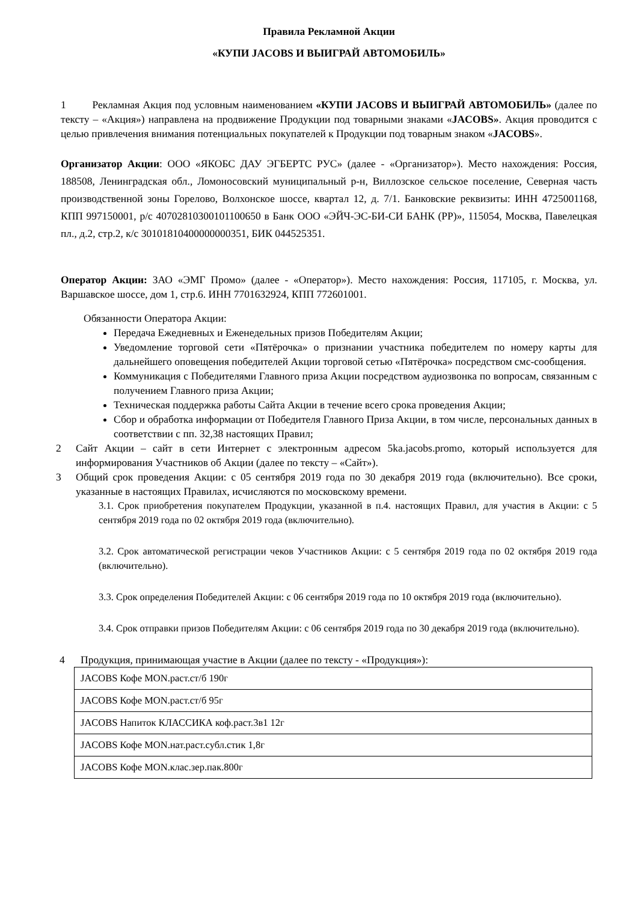Правила Рекламной Акции
«КУПИ JACOBS И ВЫИГРАЙ АВТОМОБИЛЬ»
1 Рекламная Акция под условным наименованием «КУПИ JACOBS И ВЫИГРАЙ АВТОМОБИЛЬ» (далее по тексту – «Акция») направлена на продвижение Продукции под товарными знаками «JACOBS». Акция проводится с целью привлечения внимания потенциальных покупателей к Продукции под товарным знаком «JACOBS».
Организатор Акции: ООО «ЯКОБС ДАУ ЭГБЕРТС РУС» (далее - «Организатор»). Место нахождения: Россия, 188508, Ленинградская обл., Ломоносовский муниципальный р-н, Виллозское сельское поселение, Северная часть производственной зоны Горелово, Волхонское шоссе, квартал 12, д. 7/1. Банковские реквизиты: ИНН 4725001168, КПП 997150001, р/с 40702810300101100650 в Банк ООО «ЭЙЧ-ЭС-БИ-СИ БАНК (РР)», 115054, Москва, Павелецкая пл., д.2, стр.2, к/с 30101810400000000351, БИК 044525351.
Оператор Акции: ЗАО «ЭМГ Промо» (далее - «Оператор»). Место нахождения: Россия, 117105, г. Москва, ул. Варшавское шоссе, дом 1, стр.6. ИНН 7701632924, КПП 772601001.
Обязанности Оператора Акции:
Передача Ежедневных и Еженедельных призов Победителям Акции;
Уведомление торговой сети «Пятёрочка» о признании участника победителем по номеру карты для дальнейшего оповещения победителей Акции торговой сетью «Пятёрочка» посредством смс-сообщения.
Коммуникация с Победителями Главного приза Акции посредством аудиозвонка по вопросам, связанным с получением Главного приза Акции;
Техническая поддержка работы Сайта Акции в течение всего срока проведения Акции;
Сбор и обработка информации от Победителя Главного Приза Акции, в том числе, персональных данных в соответствии с пп. 32,38 настоящих Правил;
2 Сайт Акции – сайт в сети Интернет с электронным адресом 5ka.jacobs.promo, который используется для информирования Участников об Акции (далее по тексту – «Сайт»).
3 Общий срок проведения Акции: с 05 сентября 2019 года по 30 декабря 2019 года (включительно). Все сроки, указанные в настоящих Правилах, исчисляются по московскому времени.
3.1. Срок приобретения покупателем Продукции, указанной в п.4. настоящих Правил, для участия в Акции: с 5 сентября 2019 года по 02 октября 2019 года (включительно).
3.2. Срок автоматической регистрации чеков Участников Акции: с 5 сентября 2019 года по 02 октября 2019 года (включительно).
3.3. Срок определения Победителей Акции: с 06 сентября 2019 года по 10 октября 2019 года (включительно).
3.4. Срок отправки призов Победителям Акции: с 06 сентября 2019 года по 30 декабря 2019 года (включительно).
4 Продукция, принимающая участие в Акции (далее по тексту - «Продукция»):
| JACOBS Кофе MON.раст.ст/б 190г |
| JACOBS Кофе MON.раст.ст/б 95г |
| JACOBS Напиток КЛАССИКА коф.раст.3в1 12г |
| JACOBS Кофе MON.нат.раст.субл.стик 1,8г |
| JACOBS Кофе MON.клас.зер.пак.800г |